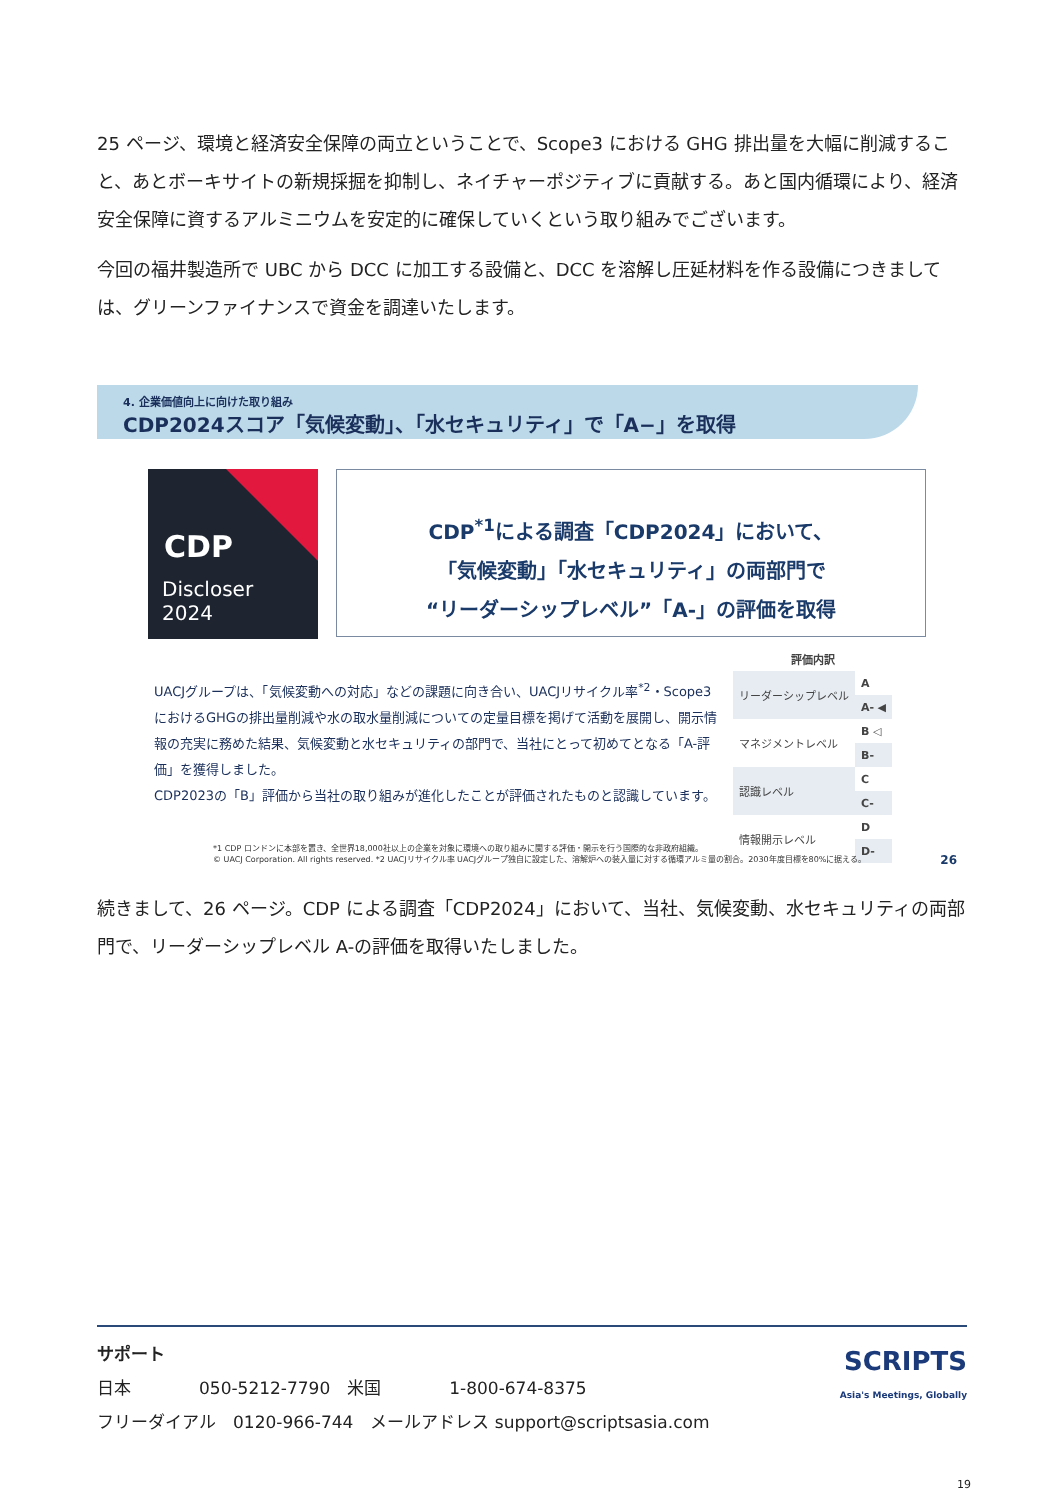25 ページ、環境と経済安全保障の両立ということで、Scope3 における GHG 排出量を大幅に削減すること、あとボーキサイトの新規採掘を抑制し、ネイチャーポジティブに貢献する。あと国内循環により、経済安全保障に資するアルミニウムを安定的に確保していくという取り組みでございます。
今回の福井製造所で UBC から DCC に加工する設備と、DCC を溶解し圧延材料を作る設備につきましては、グリーンファイナンスで資金を調達いたします。
4. 企業価値向上に向けた取り組み
CDP2024スコア「気候変動」、「水セキュリティ」で「A−」を取得
CDP
Discloser
2024
CDP<sup>*1</sup>による調査「CDP2024」において、
「気候変動」「水セキュリティ」の両部門で
“リーダーシップレベル”「A-」の評価を取得
UACJグループは、「気候変動への対応」などの課題に向き合い、UACJリサイクル率<sup>*2</sup>・Scope3におけるGHGの排出量削減や水の取水量削減についての定量目標を掲げて活動を展開し、開示情報の充実に務めた結果、気候変動と水セキュリティの部門で、当社にとって初めてとなる「A-評価」を獲得しました。
CDP2023の「B」評価から当社の取り組みが進化したことが評価されたものと認識しています。
| 評価内訳 | |
| --- | --- |
| リーダーシップレベル | A |
| | A- ◀ |
| マネジメントレベル | B ◁ |
| | B- |
| 認識レベル | C |
| | C- |
| 情報開示レベル | D |
| | D- |
*1 CDP ロンドンに本部を置き、全世界18,000社以上の企業を対象に環境への取り組みに関する評価・開示を行う国際的な非政府組織。
© UACJ Corporation. All rights reserved. *2 UACJリサイクル率 UACJグループ独自に設定した、溶解炉への装入量に対する循環アルミ量の割合。2030年度目標を80%に据える。
26
続きまして、26 ページ。CDP による調査「CDP2024」において、当社、気候変動、水セキュリティの両部門で、リーダーシップレベル A-の評価を取得いたしました。
SCRIPTS
Asia's Meetings, Globally
サポート
日本　　　　050-5212-7790　米国　　　　1-800-674-8375
フリーダイアル　0120-966-744　メールアドレス support@scriptsasia.com
19